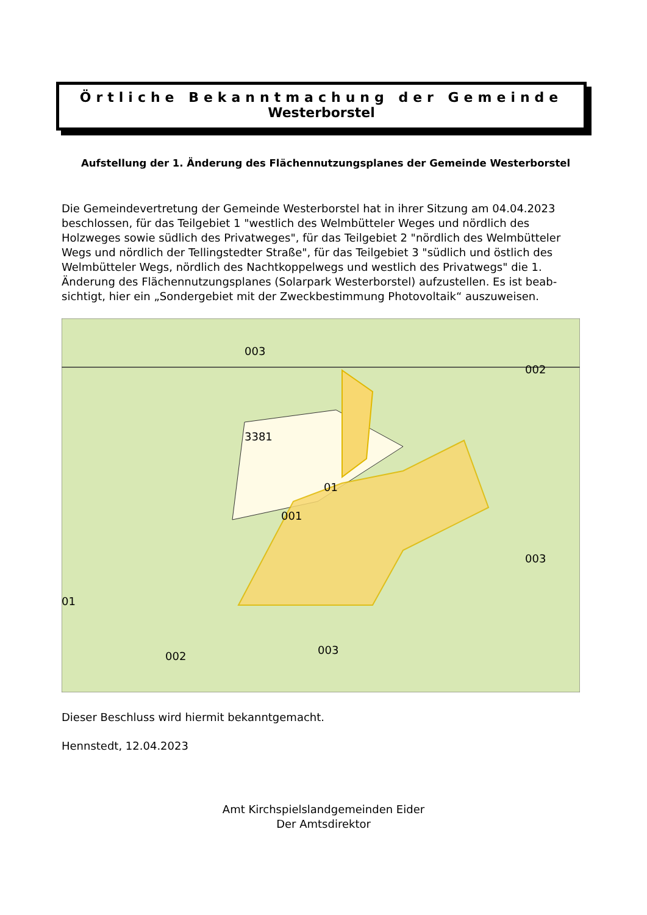Örtliche Bekanntmachung der Gemeinde
Westerborstel
Aufstellung der 1. Änderung des Flächennutzungsplanes der Gemeinde Westerborstel
Die Gemeindevertretung der Gemeinde Westerborstel hat in ihrer Sitzung am 04.04.2023 beschlossen, für das Teilgebiet 1 "westlich des Welmbütteler Weges und nördlich des Holzweges sowie südlich des Privatweges", für das Teilgebiet 2 "nördlich des Welmbütteler Wegs und nördlich der Tellingstedter Straße", für das Teilgebiet 3 "südlich und östlich des Welmbütteler Wegs, nördlich des Nachtkoppelwegs und westlich des Privatwegs" die 1. Änderung des Flächennutzungsplanes (Solarpark Westerborstel) aufzustellen. Es ist beab-sichtigt, hier ein „Sondergebiet mit der Zweckbestimmung Photovoltaik“ auszuweisen.
003
3381
01
001
002
003
003
002
01
Dieser Beschluss wird hiermit bekanntgemacht.
Hennstedt, 12.04.2023
Amt Kirchspielslandgemeinden Eider
Der Amtsdirektor